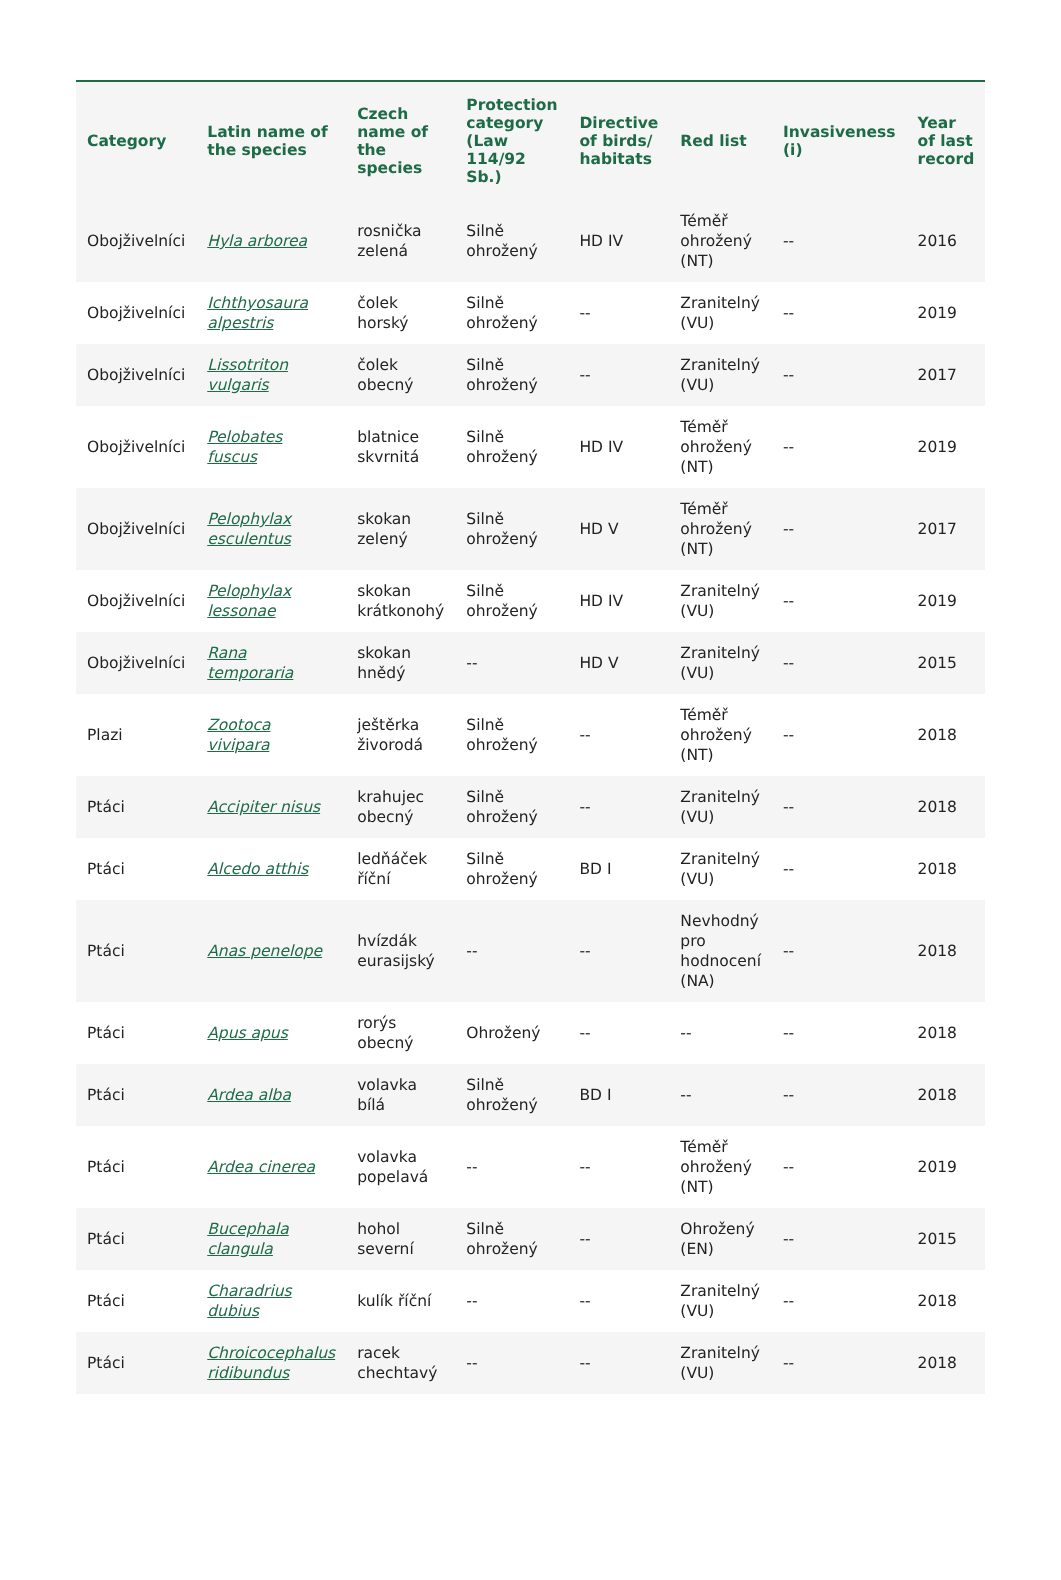| Category | Latin name of the species | Czech name of the species | Protection category (Law 114/92 Sb.) | Directive of birds/ habitats | Red list | Invasiveness (i) | Year of last record |
| --- | --- | --- | --- | --- | --- | --- | --- |
| Obojživelníci | Hyla arborea | rosnička zelená | Silně ohrožený | HD IV | Téměř ohrožený (NT) | -- | 2016 |
| Obojživelníci | Ichthyosaura alpestris | čolek horský | Silně ohrožený | -- | Zranitelný (VU) | -- | 2019 |
| Obojživelníci | Lissotriton vulgaris | čolek obecný | Silně ohrožený | -- | Zranitelný (VU) | -- | 2017 |
| Obojživelníci | Pelobates fuscus | blatnice skvrnitá | Silně ohrožený | HD IV | Téměř ohrožený (NT) | -- | 2019 |
| Obojživelníci | Pelophylax esculentus | skokan zelený | Silně ohrožený | HD V | Téměř ohrožený (NT) | -- | 2017 |
| Obojživelníci | Pelophylax lessonae | skokan krátkonohý | Silně ohrožený | HD IV | Zranitelný (VU) | -- | 2019 |
| Obojživelníci | Rana temporaria | skokan hnědý | -- | HD V | Zranitelný (VU) | -- | 2015 |
| Plazi | Zootoca vivipara | ještěrka živorodá | Silně ohrožený | -- | Téměř ohrožený (NT) | -- | 2018 |
| Ptáci | Accipiter nisus | krahujec obecný | Silně ohrožený | -- | Zranitelný (VU) | -- | 2018 |
| Ptáci | Alcedo atthis | ledňáček říční | Silně ohrožený | BD I | Zranitelný (VU) | -- | 2018 |
| Ptáci | Anas penelope | hvízdák eurasijský | -- | -- | Nevhodný pro hodnocení (NA) | -- | 2018 |
| Ptáci | Apus apus | rorýs obecný | Ohrožený | -- | -- | -- | 2018 |
| Ptáci | Ardea alba | volavka bílá | Silně ohrožený | BD I | -- | -- | 2018 |
| Ptáci | Ardea cinerea | volavka popelavá | -- | -- | Téměř ohrožený (NT) | -- | 2019 |
| Ptáci | Bucephala clangula | hohol severní | Silně ohrožený | -- | Ohrožený (EN) | -- | 2015 |
| Ptáci | Charadrius dubius | kulík říční | -- | -- | Zranitelný (VU) | -- | 2018 |
| Ptáci | Chroicocephalus ridibundus | racek chechtavý | -- | -- | Zranitelný (VU) | -- | 2018 |